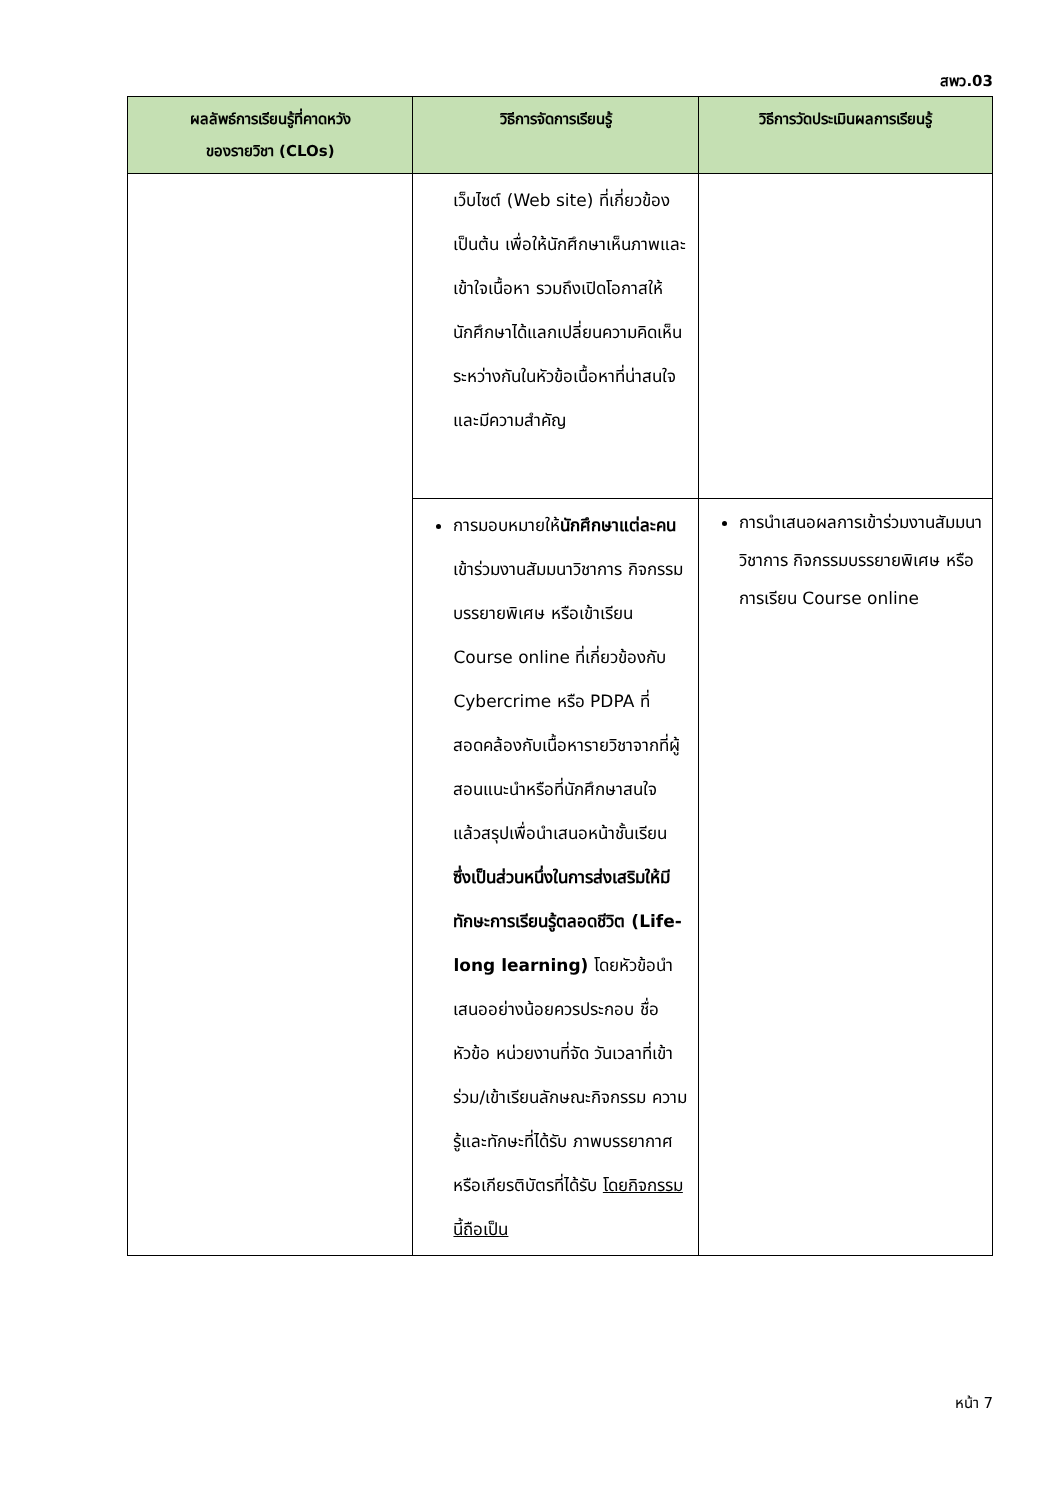สพว.03
| ผลลัพธ์การเรียนรู้ที่คาดหวัง ของรายวิชา (CLOs) | วิธีการจัดการเรียนรู้ | วิธีการวัดประเมินผลการเรียนรู้ |
| --- | --- | --- |
| | เว็บไซต์ (Web site) ที่เกี่ยวข้อง เป็นต้น เพื่อให้นักศึกษาเห็นภาพและเข้าใจเนื้อหา รวมถึงเปิดโอกาสให้นักศึกษาได้แลกเปลี่ยนความคิดเห็นระหว่างกันในหัวข้อเนื้อหาที่น่าสนใจและมีความสำคัญ | |
| | การมอบหมายให้ นักศึกษาแต่ละคน เข้าร่วมงานสัมมนาวิชาการ กิจกรรมบรรยายพิเศษ หรือเข้าเรียน Course online ที่เกี่ยวข้องกับ Cybercrime หรือ PDPA ที่สอดคล้องกับเนื้อหารายวิชาจากที่ผู้สอนแนะนำหรือที่นักศึกษาสนใจ แล้วสรุปเพื่อนำเสนอหน้าชั้นเรียน ซึ่งเป็นส่วนหนึ่งในการส่งเสริมให้มีทักษะการเรียนรู้ตลอดชีวิต (Life-long learning) โดยหัวข้อนำเสนออย่างน้อยควรประกอบ ชื่อหัวข้อ หน่วยงานที่จัด วันเวลาที่เข้าร่วม/เข้าเรียนลักษณะกิจกรรม ความรู้และทักษะที่ได้รับ ภาพบรรยากาศหรือเกียรติบัตรที่ได้รับ โดยกิจกรรมนี้ถือเป็น | การนำเสนอผลการเข้าร่วมงานสัมมนาวิชาการ กิจกรรมบรรยายพิเศษ หรือการเรียน Course online |
หน้า 7